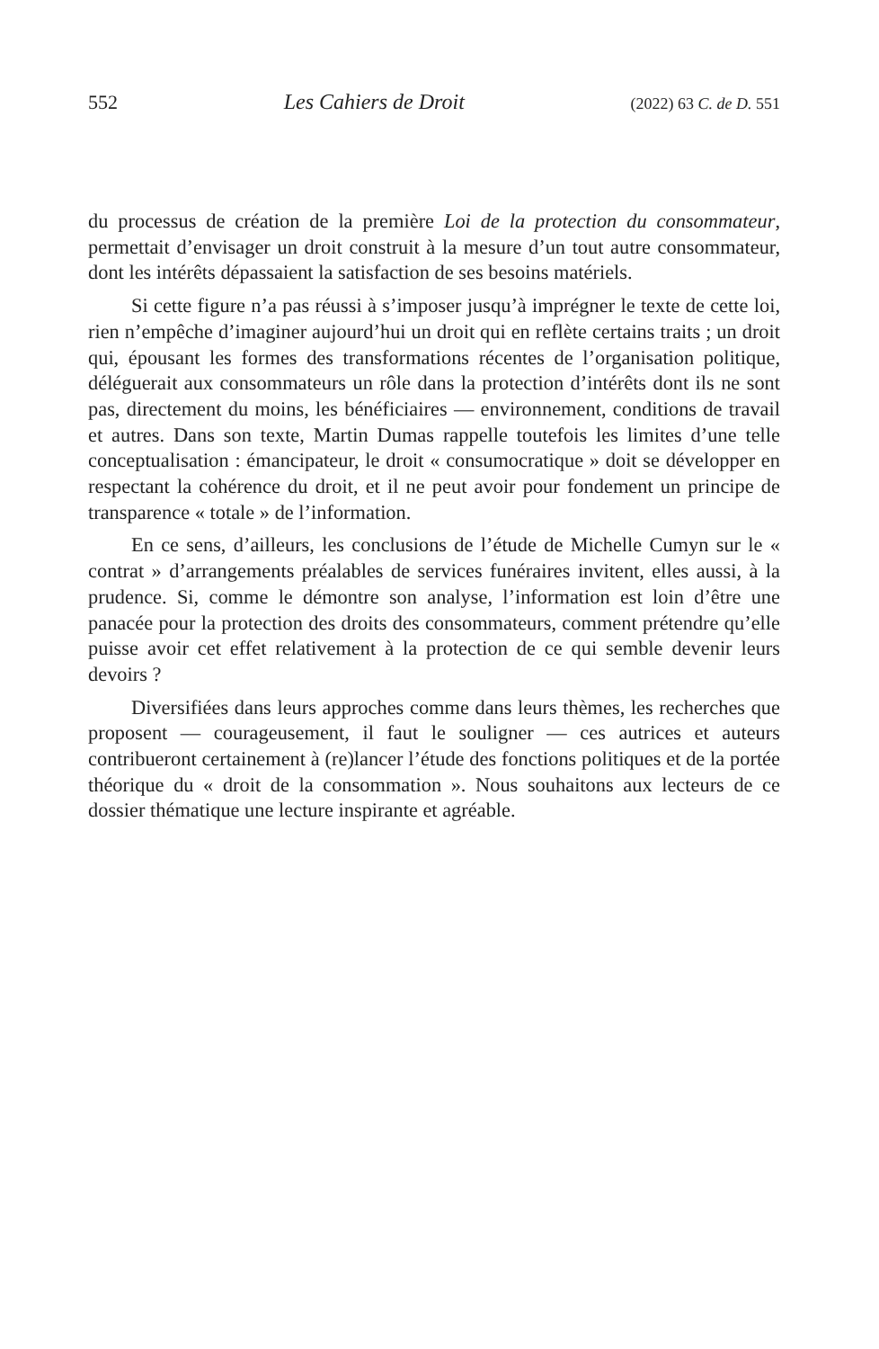552 Les Cahiers de Droit (2022) 63 C. de D. 551
du processus de création de la première Loi de la protection du consommateur, permettait d’envisager un droit construit à la mesure d’un tout autre consommateur, dont les intérêts dépassaient la satisfaction de ses besoins matériels.
Si cette figure n’a pas réussi à s’imposer jusqu’à imprégner le texte de cette loi, rien n’empêche d’imaginer aujourd’hui un droit qui en reflète certains traits ; un droit qui, épousant les formes des transformations récentes de l’organisation politique, déléguerait aux consommateurs un rôle dans la protection d’intérêts dont ils ne sont pas, directement du moins, les bénéficiaires — environnement, conditions de travail et autres. Dans son texte, Martin Dumas rappelle toutefois les limites d’une telle conceptualisation : émancipateur, le droit « consumocratique » doit se développer en respectant la cohérence du droit, et il ne peut avoir pour fondement un principe de transparence « totale » de l’information.
En ce sens, d’ailleurs, les conclusions de l’étude de Michelle Cumyn sur le « contrat » d’arrangements préalables de services funéraires invitent, elles aussi, à la prudence. Si, comme le démontre son analyse, l’information est loin d’être une panacée pour la protection des droits des consommateurs, comment prétendre qu’elle puisse avoir cet effet relativement à la protection de ce qui semble devenir leurs devoirs ?
Diversifiées dans leurs approches comme dans leurs thèmes, les recherches que proposent — courageusement, il faut le souligner — ces autrices et auteurs contribueront certainement à (re)lancer l’étude des fonctions politiques et de la portée théorique du « droit de la consommation ». Nous souhaitons aux lecteurs de ce dossier thématique une lecture inspirante et agréable.